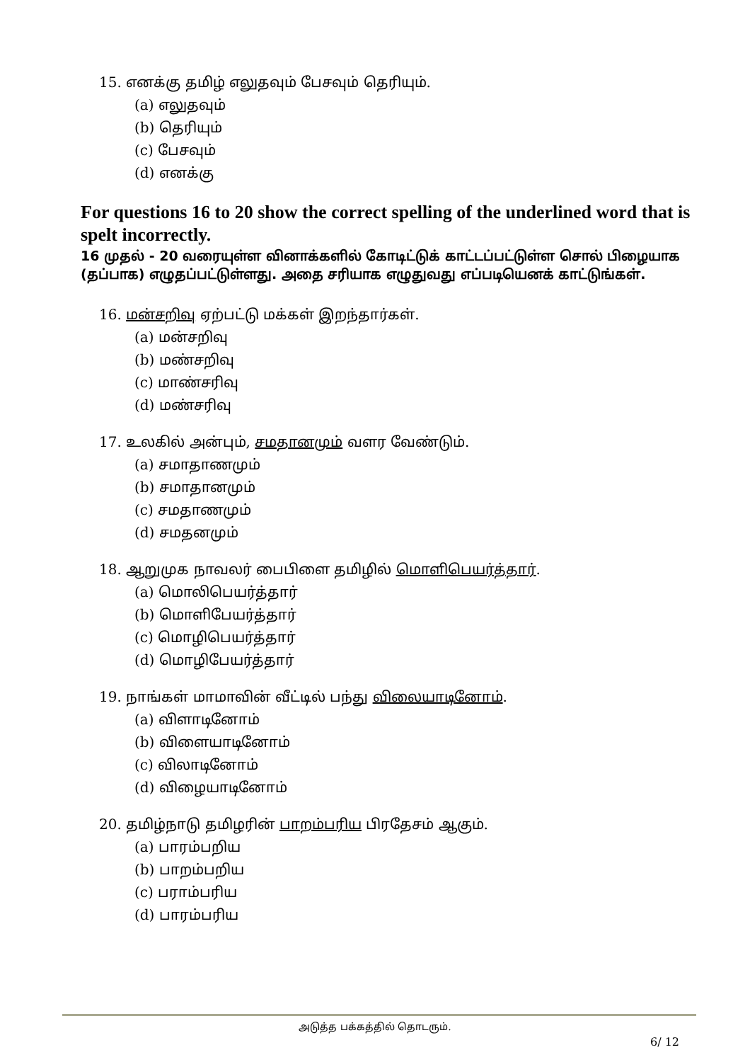15. எனக்கு தமிழ் எலுதவும் பேசவும் தெரியும்.
(a) எலுதவும்
(b) தெரியும்
(c) பேசவும்
(d) எனக்கு
For questions 16 to 20 show the correct spelling of the underlined word that is spelt incorrectly.
16 முதல் - 20 வரையுள்ள வினாக்களில் கோடிட்டுக் காட்டப்பட்டுள்ள சொல் பிழையாக (தப்பாக) எழுதப்பட்டுள்ளது. அதை சரியாக எழுதுவது எப்படியெனக் காட்டுங்கள்.
16. மன்சறிவு ஏற்பட்டு மக்கள் இறந்தார்கள்.
(a) மன்சறிவு
(b) மண்சறிவு
(c) மாண்சரிவு
(d) மண்சரிவு
17. உலகில் அன்பும், சமதானமும் வளர வேண்டும்.
(a) சமாதாணமும்
(b) சமாதானமும்
(c) சமதாணமும்
(d) சமதனமும்
18. ஆறுமுக நாவலர் பைபிளை தமிழில் மொளிபெயர்த்தார்.
(a) மொலிபெயர்த்தார்
(b) மொளிபேயர்த்தார்
(c) மொழிபெயர்த்தார்
(d) மொழிபேயர்த்தார்
19. நாங்கள் மாமாவின் வீட்டில் பந்து விலையாடினோம்.
(a) விளாடினோம்
(b) விளையாடினோம்
(c) விலாடினோம்
(d) விழையாடினோம்
20. தமிழ்நாடு தமிழரின் பாறம்பரிய பிரதேசம் ஆகும்.
(a) பாரம்பறிய
(b) பாறம்பறிய
(c) பராம்பரிய
(d) பாரம்பரிய
அடுத்த பக்கத்தில் தொடரும்.
6/ 12